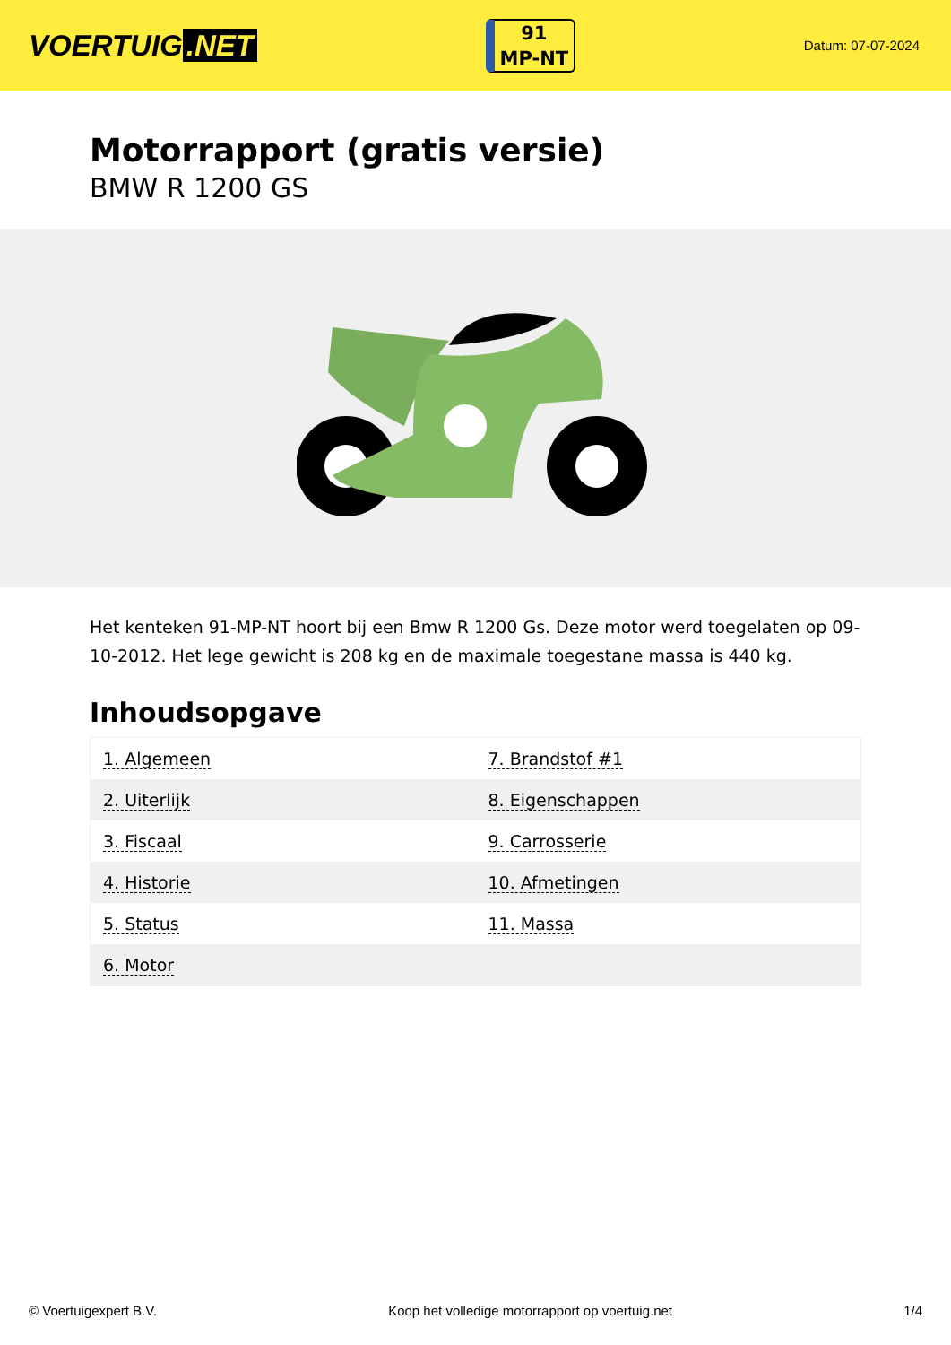VOERTUIG.NET
91
MP-NT
Datum: 07-07-2024
Motorrapport (gratis versie)
BMW R 1200 GS
Het kenteken 91-MP-NT hoort bij een Bmw R 1200 Gs. Deze motor werd toegelaten op 09-10-2012. Het lege gewicht is 208 kg en de maximale toegestane massa is 440 kg.
Inhoudsopgave
| 1. Algemeen | 7. Brandstof #1 |
| 2. Uiterlijk | 8. Eigenschappen |
| 3. Fiscaal | 9. Carrosserie |
| 4. Historie | 10. Afmetingen |
| 5. Status | 11. Massa |
| 6. Motor | |
© Voertuigexpert B.V. Koop het volledige motorrapport op voertuig.net 1/4